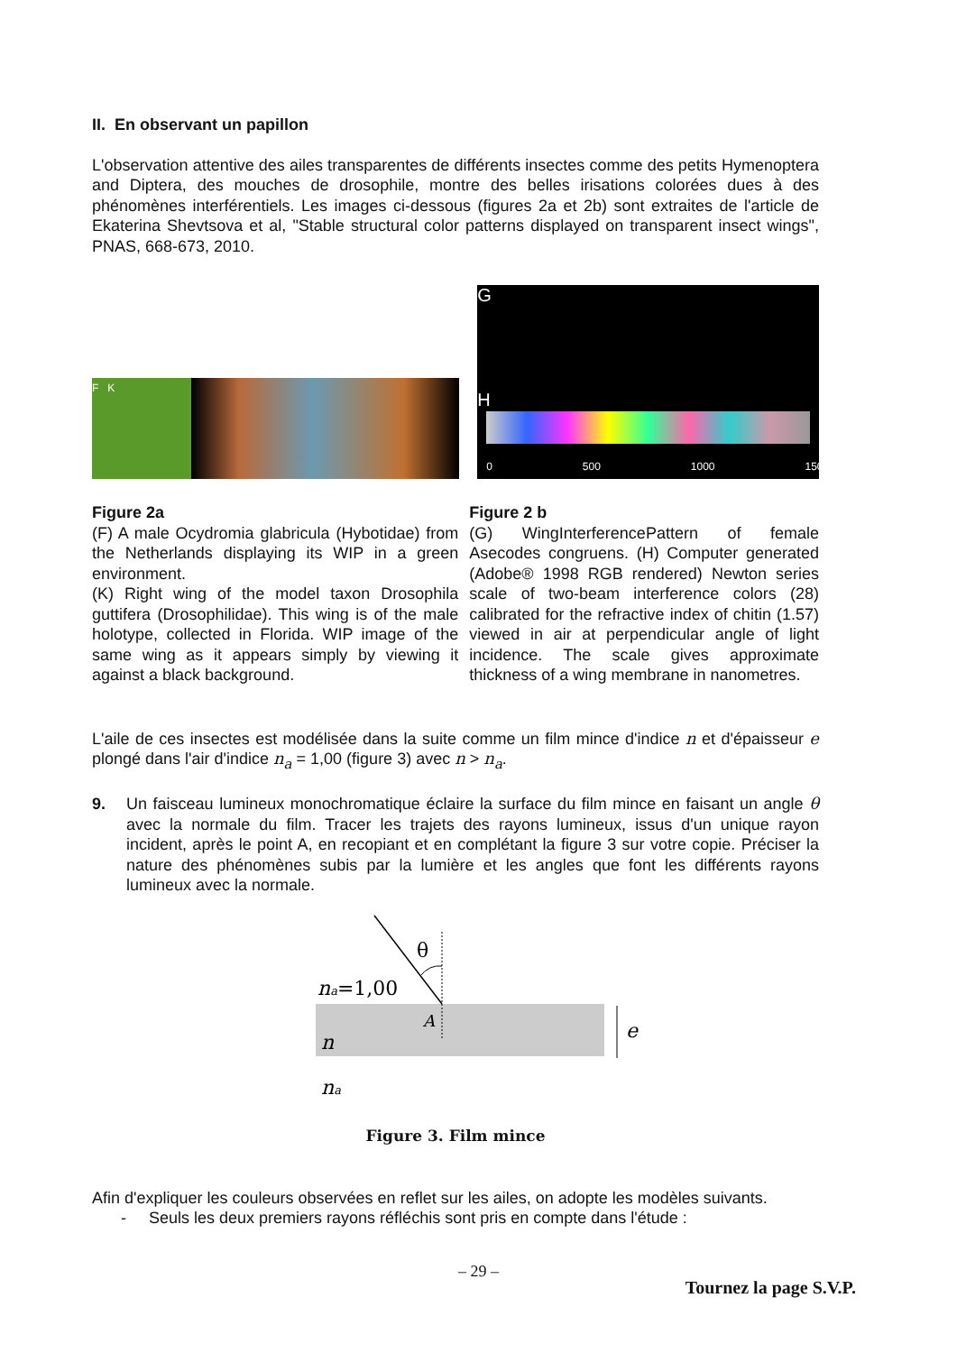II. En observant un papillon
L'observation attentive des ailes transparentes de différents insectes comme des petits Hymenoptera and Diptera, des mouches de drosophile, montre des belles irisations colorées dues à des phénomènes interférentiels. Les images ci-dessous (figures 2a et 2b) sont extraites de l'article de Ekaterina Shevtsova et al, "Stable structural color patterns displayed on transparent insect wings", PNAS, 668-673, 2010.
F K
0 500 1000 1500
G
H
Figure 2a
(F) A male Ocydromia glabricula (Hybotidae) from the Netherlands displaying its WIP in a green environment.
(K) Right wing of the model taxon Drosophila guttifera (Drosophilidae). This wing is of the male holotype, collected in Florida. WIP image of the same wing as it appears simply by viewing it against a black background.
Figure 2 b
(G) WingInterferencePattern of female Asecodes congruens. (H) Computer generated (Adobe® 1998 RGB rendered) Newton series scale of two-beam interference colors (28) calibrated for the refractive index of chitin (1.57) viewed in air at perpendicular angle of light incidence. The scale gives approximate thickness of a wing membrane in nanometres.
L'aile de ces insectes est modélisée dans la suite comme un film mince d'indice n et d'épaisseur e plongé dans l'air d'indice n<sub>a</sub> = 1,00 (figure 3) avec n > n<sub>a</sub>.
9. Un faisceau lumineux monochromatique éclaire la surface du film mince en faisant un angle θ avec la normale du film. Tracer les trajets des rayons lumineux, issus d'un unique rayon incident, après le point A, en recopiant et en complétant la figure 3 sur votre copie. Préciser la nature des phénomènes subis par la lumière et les angles que font les différents rayons lumineux avec la normale.
θ
na=1,00
A
n
e
na
Figure 3. Film mince
Afin d'expliquer les couleurs observées en reflet sur les ailes, on adopte les modèles suivants.
- Seuls les deux premiers rayons réfléchis sont pris en compte dans l'étude :
– 29 –
Tournez la page S.V.P.